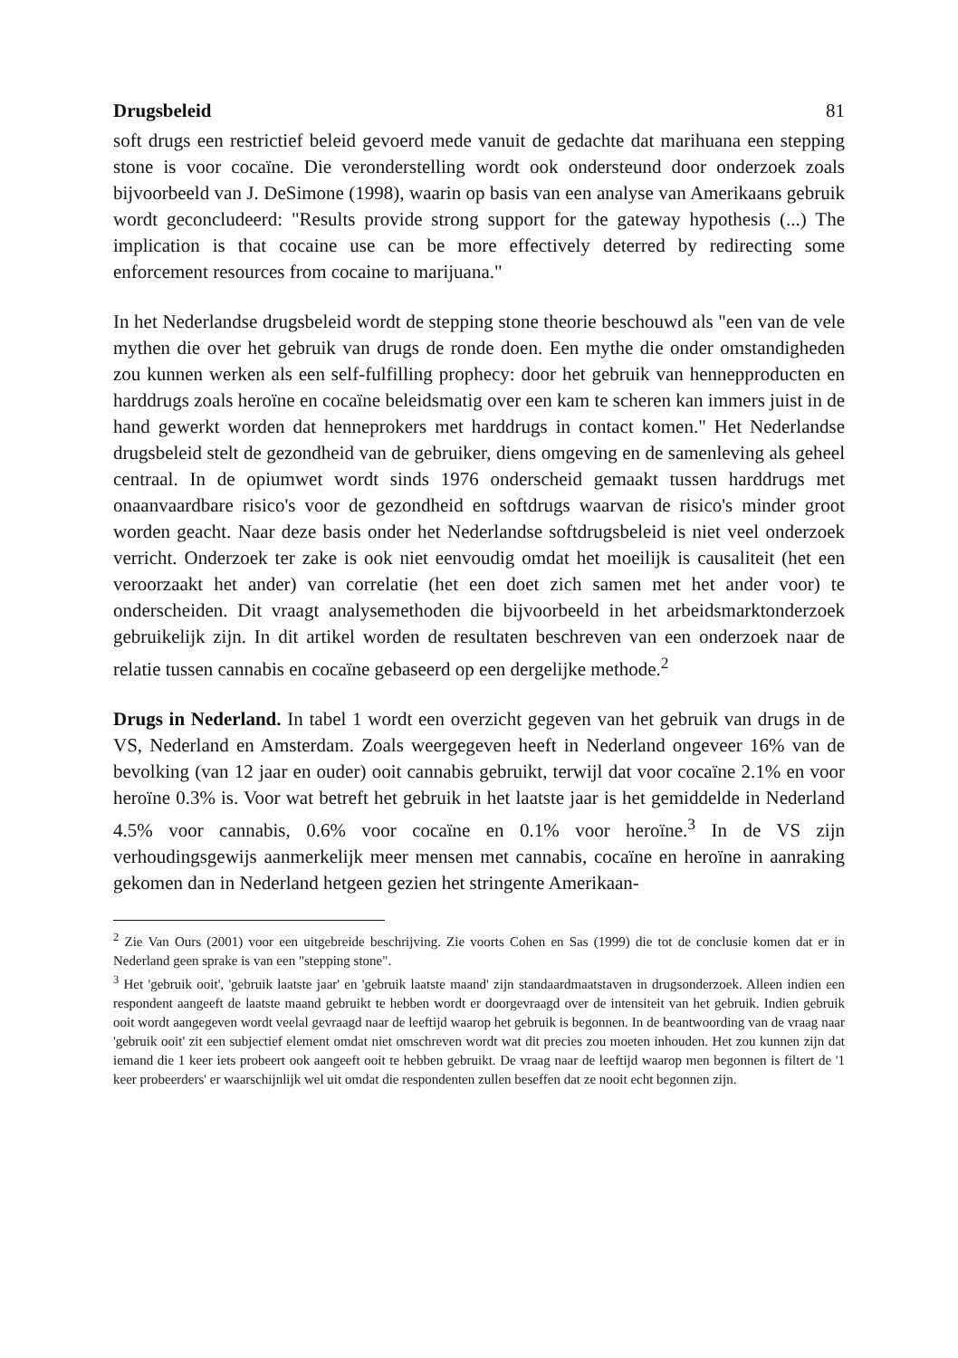Drugsbeleid 81
soft drugs een restrictief beleid gevoerd mede vanuit de gedachte dat marihuana een stepping stone is voor cocaïne. Die veronderstelling wordt ook ondersteund door onderzoek zoals bijvoorbeeld van J. DeSimone (1998), waarin op basis van een analyse van Amerikaans gebruik wordt geconcludeerd: "Results provide strong support for the gateway hypothesis (...) The implication is that cocaine use can be more effectively deterred by redirecting some enforcement resources from cocaine to marijuana."
In het Nederlandse drugsbeleid wordt de stepping stone theorie beschouwd als "een van de vele mythen die over het gebruik van drugs de ronde doen. Een mythe die onder omstandigheden zou kunnen werken als een self-fulfilling prophecy: door het gebruik van hennepproducten en harddrugs zoals heroïne en cocaïne beleidsmatig over een kam te scheren kan immers juist in de hand gewerkt worden dat henneprokers met harddrugs in contact komen." Het Nederlandse drugsbeleid stelt de gezondheid van de gebruiker, diens omgeving en de samenleving als geheel centraal. In de opiumwet wordt sinds 1976 onderscheid gemaakt tussen harddrugs met onaanvaardbare risico's voor de gezondheid en softdrugs waarvan de risico's minder groot worden geacht. Naar deze basis onder het Nederlandse softdrugsbeleid is niet veel onderzoek verricht. Onderzoek ter zake is ook niet eenvoudig omdat het moeilijk is causaliteit (het een veroorzaakt het ander) van correlatie (het een doet zich samen met het ander voor) te onderscheiden. Dit vraagt analysemethoden die bijvoorbeeld in het arbeidsmarktonderzoek gebruikelijk zijn. In dit artikel worden de resultaten beschreven van een onderzoek naar de relatie tussen cannabis en cocaïne gebaseerd op een dergelijke methode.<sup>2</sup>
Drugs in Nederland. In tabel 1 wordt een overzicht gegeven van het gebruik van drugs in de VS, Nederland en Amsterdam. Zoals weergegeven heeft in Nederland ongeveer 16% van de bevolking (van 12 jaar en ouder) ooit cannabis gebruikt, terwijl dat voor cocaïne 2.1% en voor heroïne 0.3% is. Voor wat betreft het gebruik in het laatste jaar is het gemiddelde in Nederland 4.5% voor cannabis, 0.6% voor cocaïne en 0.1% voor heroïne.<sup>3</sup> In de VS zijn verhoudingsgewijs aanmerkelijk meer mensen met cannabis, cocaïne en heroïne in aanraking gekomen dan in Nederland hetgeen gezien het stringente Amerikaan-
<sup>2</sup> Zie Van Ours (2001) voor een uitgebreide beschrijving. Zie voorts Cohen en Sas (1999) die tot de conclusie komen dat er in Nederland geen sprake is van een "stepping stone".
<sup>3</sup> Het 'gebruik ooit', 'gebruik laatste jaar' en 'gebruik laatste maand' zijn standaardmaatstaven in drugsonderzoek. Alleen indien een respondent aangeeft de laatste maand gebruikt te hebben wordt er doorgevraagd over de intensiteit van het gebruik. Indien gebruik ooit wordt aangegeven wordt veelal gevraagd naar de leeftijd waarop het gebruik is begonnen. In de beantwoording van de vraag naar 'gebruik ooit' zit een subjectief element omdat niet omschreven wordt wat dit precies zou moeten inhouden. Het zou kunnen zijn dat iemand die 1 keer iets probeert ook aangeeft ooit te hebben gebruikt. De vraag naar de leeftijd waarop men begonnen is filtert de '1 keer probeerders' er waarschijnlijk wel uit omdat die respondenten zullen beseffen dat ze nooit echt begonnen zijn.